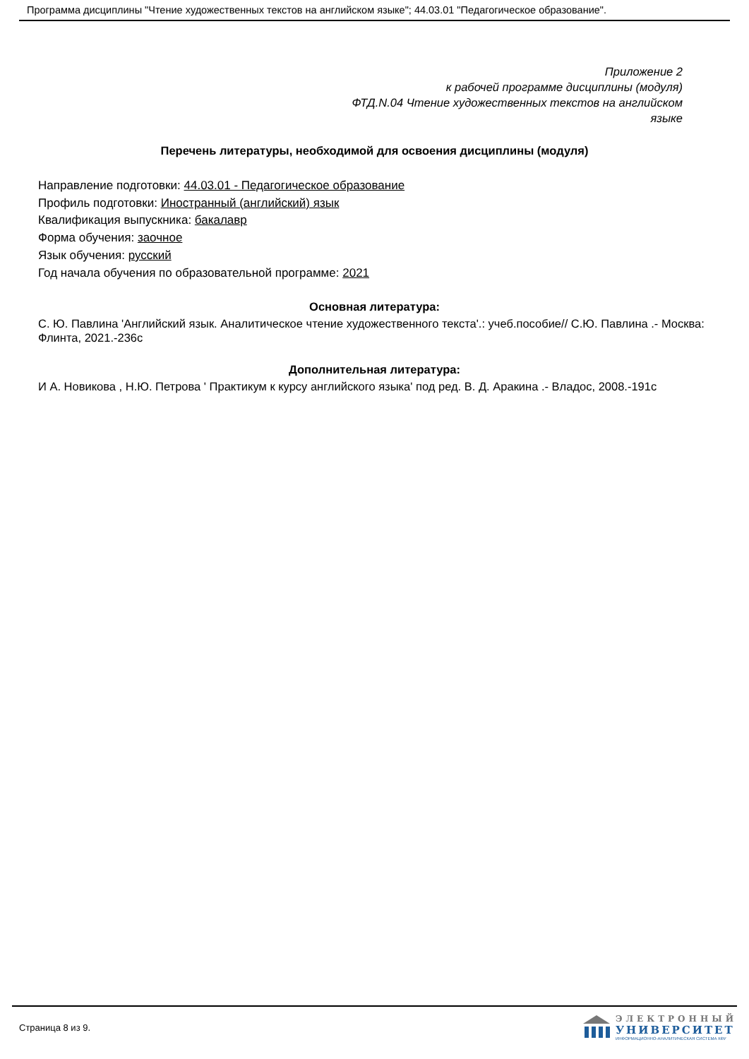Программа дисциплины "Чтение художественных текстов на английском языке"; 44.03.01 "Педагогическое образование".
Приложение 2
к рабочей программе дисциплины (модуля)
ФТД.N.04 Чтение художественных текстов на английском языке
Перечень литературы, необходимой для освоения дисциплины (модуля)
Направление подготовки: 44.03.01 - Педагогическое образование
Профиль подготовки: Иностранный (английский) язык
Квалификация выпускника: бакалавр
Форма обучения: заочное
Язык обучения: русский
Год начала обучения по образовательной программе: 2021
Основная литература:
С. Ю. Павлина 'Английский язык. Аналитическое чтение художественного текста'.: учеб.пособие// С.Ю. Павлина .- Москва: Флинта, 2021.-236с
Дополнительная литература:
И А. Новикова , Н.Ю. Петрова ' Практикум к курсу английского языка' под ред. В. Д. Аракина .- Владос, 2008.-191с
Страница 8 из 9.
ЭЛЕКТРОННЫЙ
УНИВЕРСИТЕТ
ИНФОРМАЦИОННО-АНАЛИТИЧЕСКАЯ СИСТЕМА КФУ